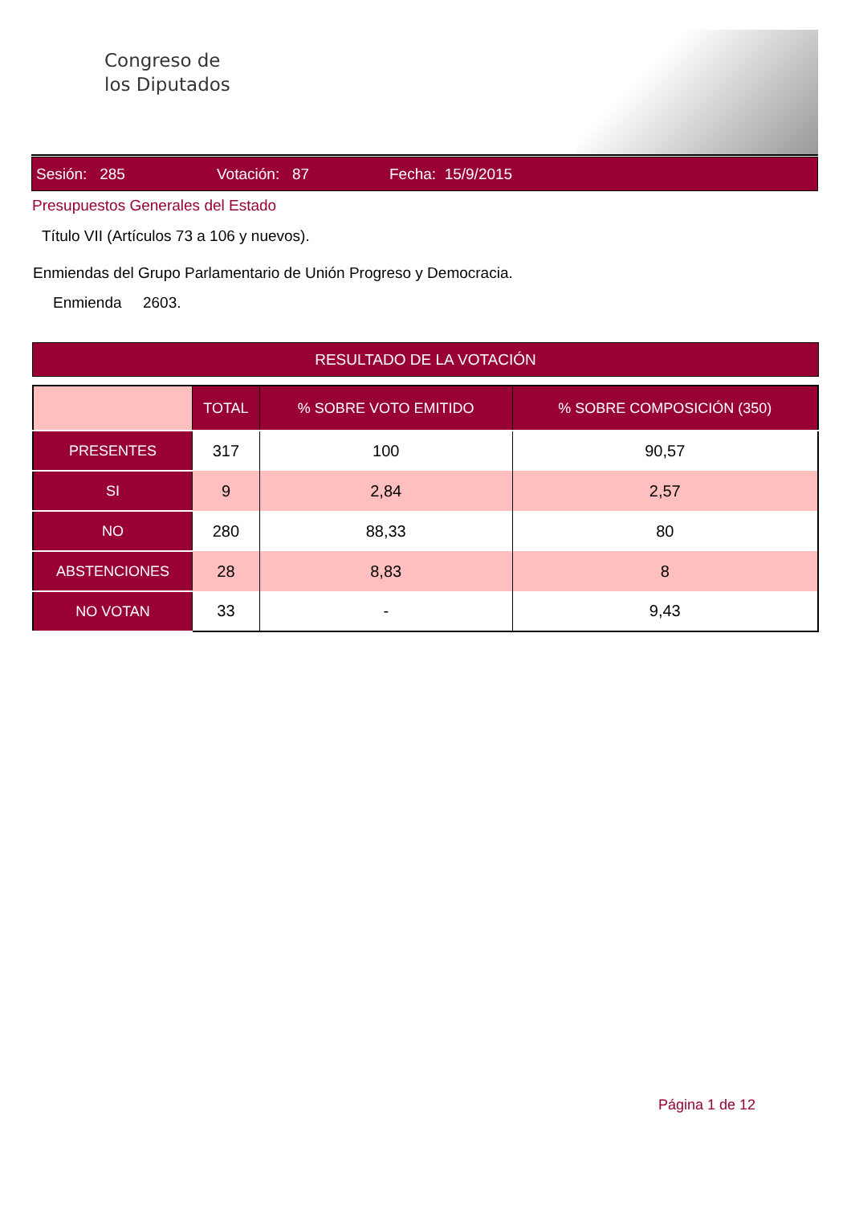Congreso de
los Diputados
Sesión: 285 Votación: 87 Fecha: 15/9/2015
Presupuestos Generales del Estado
Título VII (Artículos 73 a 106 y nuevos).
Enmiendas del Grupo Parlamentario de Unión Progreso y Democracia.
Enmienda 2603.
RESULTADO DE LA VOTACIÓN
| | TOTAL | % SOBRE VOTO EMITIDO | % SOBRE COMPOSICIÓN (350) |
| --- | --- | --- | --- |
| PRESENTES | 317 | 100 | 90,57 |
| SI | 9 | 2,84 | 2,57 |
| NO | 280 | 88,33 | 80 |
| ABSTENCIONES | 28 | 8,83 | 8 |
| NO VOTAN | 33 | - | 9,43 |
Página 1 de 12